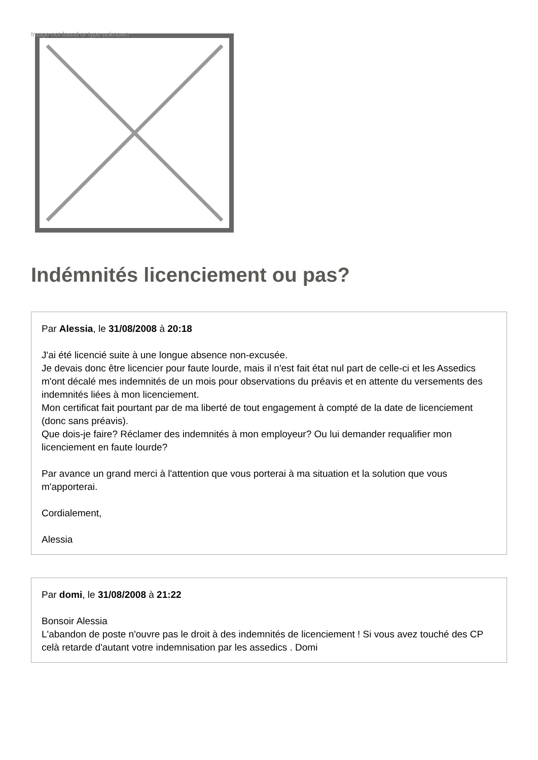Image not found or type unknown
Indémnités licenciement ou pas?
Par Alessia, le 31/08/2008 à 20:18
J'ai été licencié suite à une longue absence non-excusée.
Je devais donc être licencier pour faute lourde, mais il n'est fait état nul part de celle-ci et les Assedics m'ont décalé mes indemnités de un mois pour observations du préavis et en attente du versements des indemnités liées à mon licenciement.
Mon certificat fait pourtant par de ma liberté de tout engagement à compté de la date de licenciement (donc sans préavis).
Que dois-je faire? Réclamer des indemnités à mon employeur? Ou lui demander requalifier mon licenciement en faute lourde?
Par avance un grand merci à l'attention que vous porterai à ma situation et la solution que vous m'apporterai.
Cordialement,
Alessia
Par domi, le 31/08/2008 à 21:22
Bonsoir Alessia
L'abandon de poste n'ouvre pas le droit à des indemnités de licenciement ! Si vous avez touché des CP celà retarde d'autant votre indemnisation par les assedics . Domi